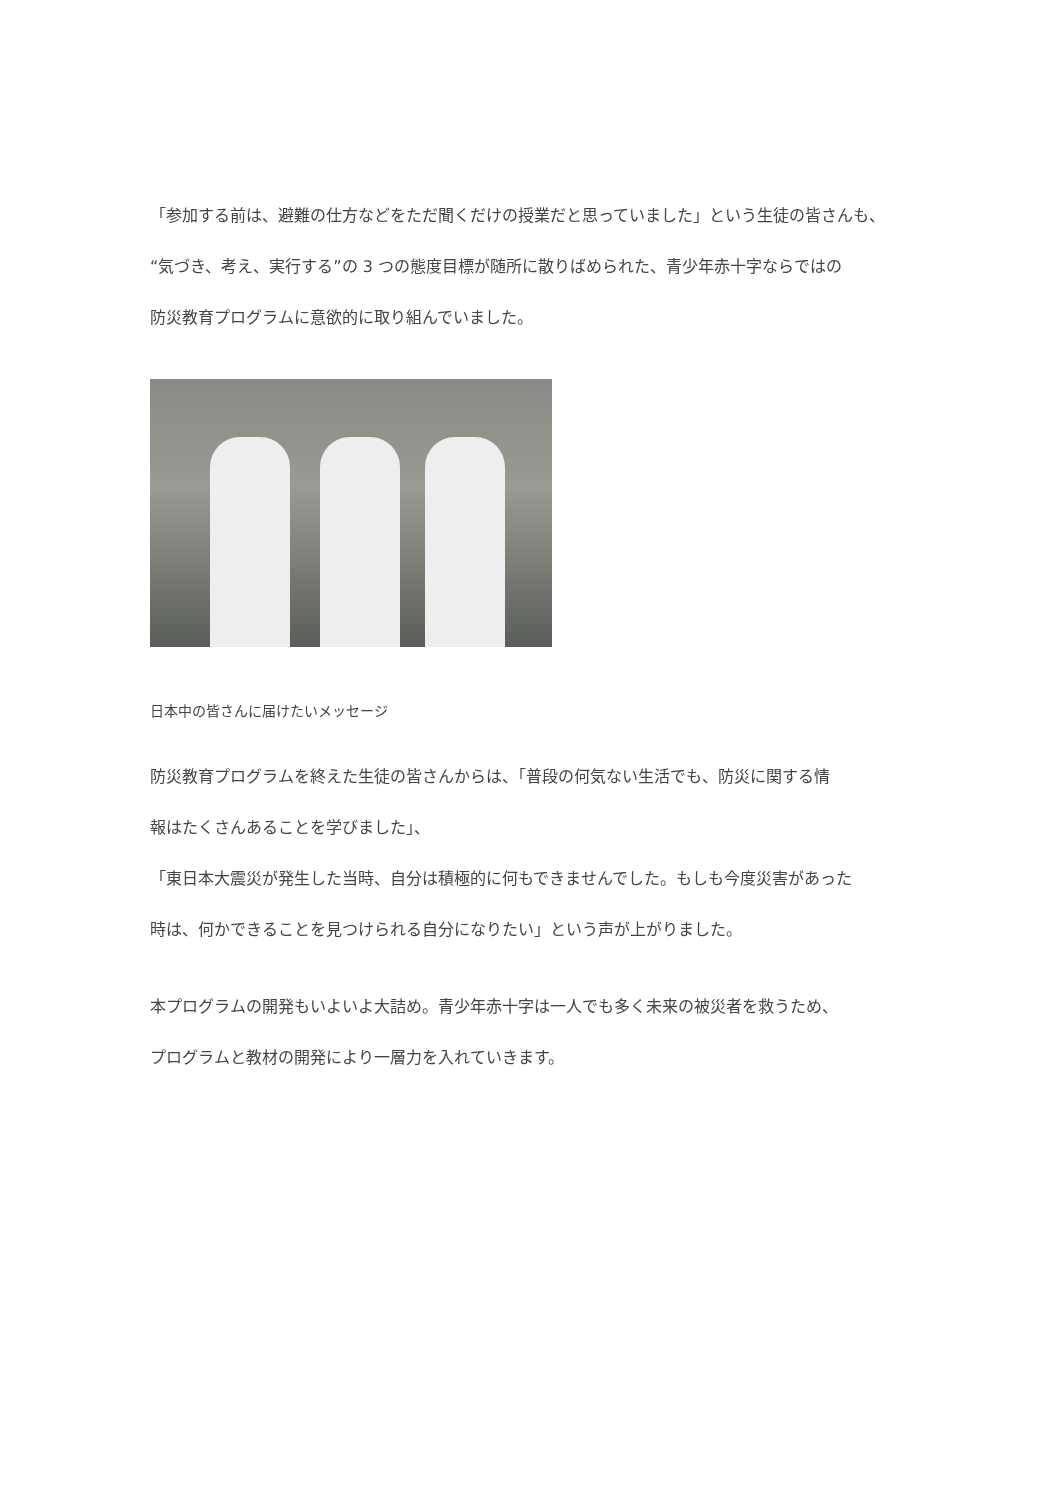「参加する前は、避難の仕方などをただ聞くだけの授業だと思っていました」という生徒の皆さんも、
“気づき、考え、実行する”の 3 つの態度目標が随所に散りばめられた、青少年赤十字ならではの
防災教育プログラムに意欲的に取り組んでいました。
日本中の皆さんに届けたいメッセージ
防災教育プログラムを終えた生徒の皆さんからは、「普段の何気ない生活でも、防災に関する情
報はたくさんあることを学びました」、
「東日本大震災が発生した当時、自分は積極的に何もできませんでした。もしも今度災害があった
時は、何かできることを見つけられる自分になりたい」という声が上がりました。
本プログラムの開発もいよいよ大詰め。青少年赤十字は一人でも多く未来の被災者を救うため、
プログラムと教材の開発により一層力を入れていきます。